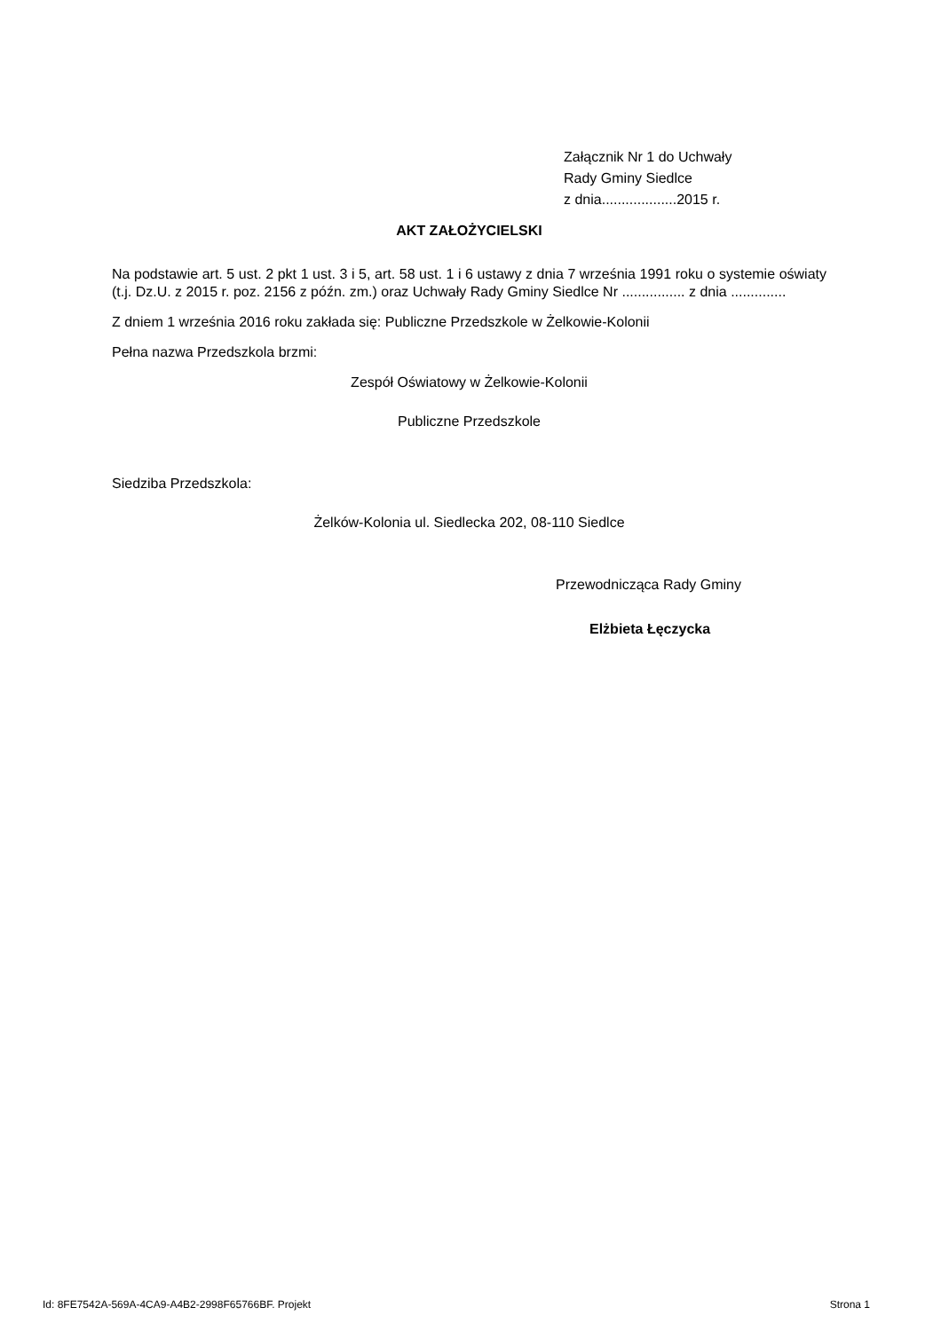Załącznik Nr 1 do Uchwały
Rady Gminy Siedlce
z dnia...................2015 r.
AKT ZAŁOŻYCIELSKI
Na podstawie art. 5 ust. 2 pkt 1 ust. 3 i 5, art. 58 ust. 1 i 6 ustawy z dnia 7 września 1991 roku o systemie oświaty (t.j. Dz.U. z 2015 r. poz. 2156 z późn. zm.) oraz Uchwały Rady Gminy Siedlce Nr ................ z dnia ..............
Z dniem 1 września 2016 roku zakłada się: Publiczne Przedszkole w Żelkowie-Kolonii
Pełna nazwa Przedszkola brzmi:
Zespół Oświatowy w Żelkowie-Kolonii
Publiczne Przedszkole
Siedziba Przedszkola:
Żelków-Kolonia ul. Siedlecka 202, 08-110 Siedlce
Przewodnicząca Rady Gminy
Elżbieta Łęczycka
Id: 8FE7542A-569A-4CA9-A4B2-2998F65766BF. Projekt Strona 1